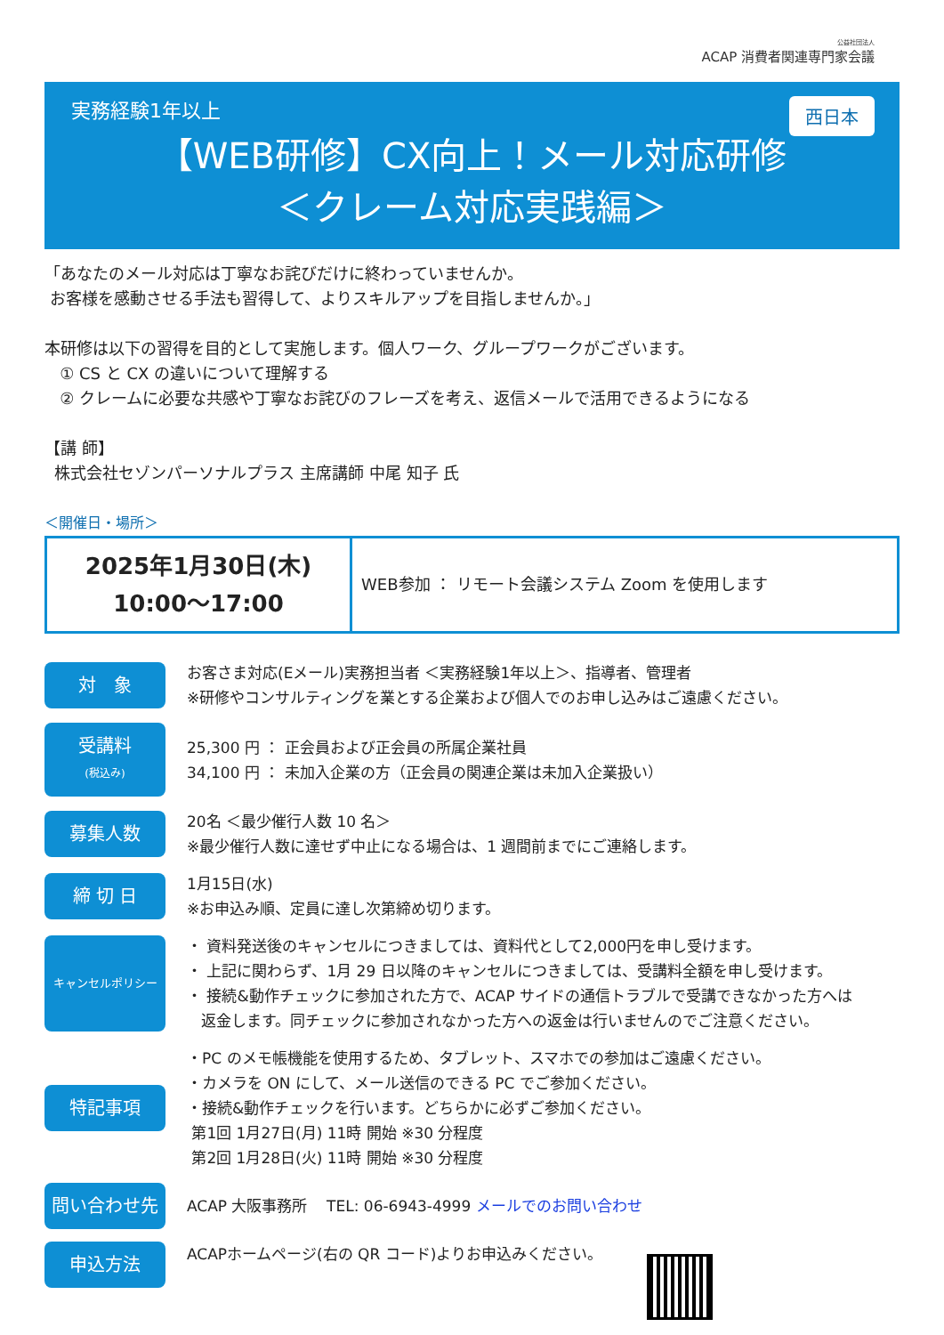公益社団法人
ACAP 消費者関連専門家会議
実務経験1年以上
西日本
【WEB研修】CX向上！メール対応研修
＜クレーム対応実践編＞
「あなたのメール対応は丁寧なお詫びだけに終わっていませんか。
お客様を感動させる手法も習得して、よりスキルアップを目指しませんか。」
本研修は以下の習得を目的として実施します。個人ワーク、グループワークがございます。
① CS と CX の違いについて理解する
② クレームに必要な共感や丁寧なお詫びのフレーズを考え、返信メールで活用できるようになる
【講 師】
株式会社セゾンパーソナルプラス 主席講師 中尾 知子 氏
＜開催日・場所＞
| 2025年1月30日(木) 10:00～17:00 | WEB参加 ： リモート会議システム Zoom を使用します |
対　象
お客さま対応(Eメール)実務担当者 ＜実務経験1年以上＞、指導者、管理者
※研修やコンサルティングを業とする企業および個人でのお申し込みはご遠慮ください。
受講料
(税込み)
25,300 円 ： 正会員および正会員の所属企業社員
34,100 円 ： 未加入企業の方（正会員の関連企業は未加入企業扱い）
募集人数
20名 ＜最少催行人数 10 名＞
※最少催行人数に達せず中止になる場合は、1 週間前までにご連絡します。
締 切 日
1月15日(水)
※お申込み順、定員に達し次第締め切ります。
キャンセルポリシー
・ 資料発送後のキャンセルにつきましては、資料代として2,000円を申し受けます。
・ 上記に関わらず、1月 29 日以降のキャンセルにつきましては、受講料全額を申し受けます。
・ 接続&動作チェックに参加された方で、ACAP サイドの通信トラブルで受講できなかった方へは
返金します。同チェックに参加されなかった方への返金は行いませんのでご注意ください。
特記事項
・PC のメモ帳機能を使用するため、タブレット、スマホでの参加はご遠慮ください。
・カメラを ON にして、メール送信のできる PC でご参加ください。
・接続&動作チェックを行います。どちらかに必ずご参加ください。
第1回 1月27日(月) 11時 開始 ※30 分程度
第2回 1月28日(火) 11時 開始 ※30 分程度
問い合わせ先
ACAP 大阪事務所 TEL: 06-6943-4999 メールでのお問い合わせ
申込方法
ACAPホームページ(右の QR コード)よりお申込みください。